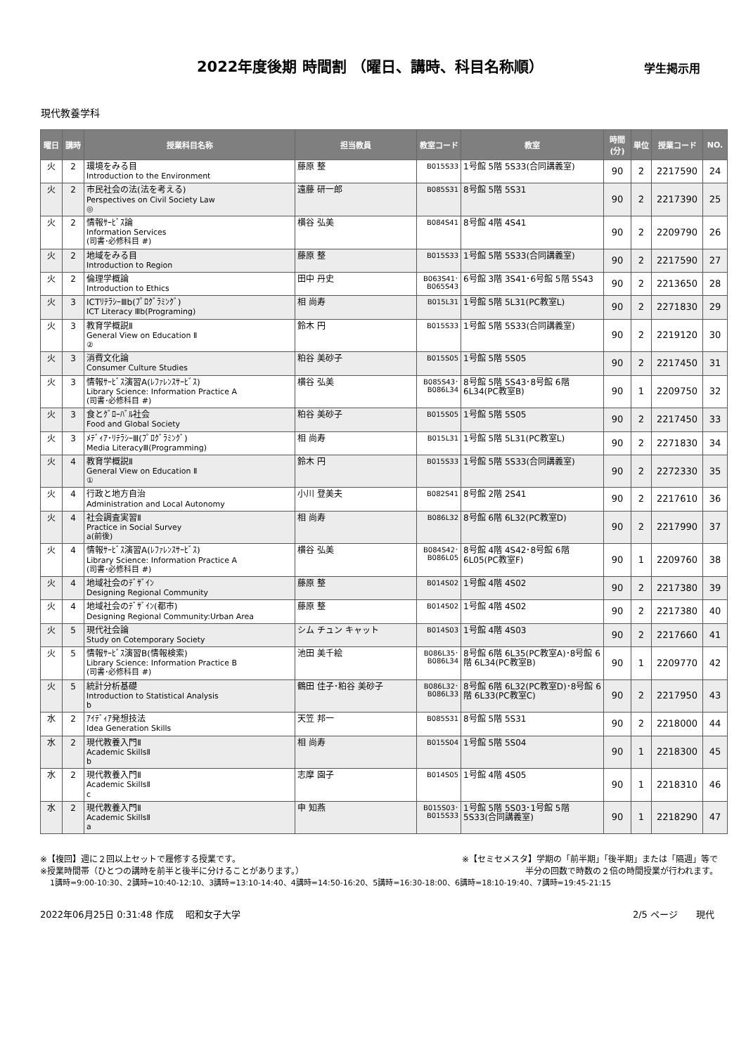2022年度後期 時間割 （曜日、講時、科目名称順）
学生掲示用
現代教養学科
| 曜日 | 講時 | 授業科目名称 | 担当教員 | 教室コード | 教室 | 時間 (分) | 単位 | 授業コード | NO. |
| --- | --- | --- | --- | --- | --- | --- | --- | --- | --- |
| 火 | 2 | 環境をみる目 Introduction to the Environment | 藤原 整 | B015S33 | 1号館 5階 5S33(合同講義室) | 90 | 2 | 2217590 | 24 |
| 火 | 2 | 市民社会の法(法を考える) Perspectives on Civil Society Law ◎ | 遠藤 研一郎 | B085S31 | 8号館 5階 5S31 | 90 | 2 | 2217390 | 25 |
| 火 | 2 | 情報ｻｰﾋﾞｽ論 Information Services (司書･必修科目 #) | 横谷 弘美 | B084S41 | 8号館 4階 4S41 | 90 | 2 | 2209790 | 26 |
| 火 | 2 | 地域をみる目 Introduction to Region | 藤原 整 | B015S33 | 1号館 5階 5S33(合同講義室) | 90 | 2 | 2217590 | 27 |
| 火 | 2 | 倫理学概論 Introduction to Ethics | 田中 丹史 | B063S41･ B065S43 | 6号館 3階 3S41･6号館 5階 5S43 | 90 | 2 | 2213650 | 28 |
| 火 | 3 | ICTﾘﾃﾗｼｰⅢb(ﾌﾟﾛｸﾞﾗﾐﾝｸﾞ) ICT Literacy Ⅲb(Programing) | 相 尚寿 | B015L31 | 1号館 5階 5L31(PC教室L) | 90 | 2 | 2271830 | 29 |
| 火 | 3 | 教育学概説Ⅱ General View on Education Ⅱ ② | 鈴木 円 | B015S33 | 1号館 5階 5S33(合同講義室) | 90 | 2 | 2219120 | 30 |
| 火 | 3 | 消費文化論 Consumer Culture Studies | 粕谷 美砂子 | B015S05 | 1号館 5階 5S05 | 90 | 2 | 2217450 | 31 |
| 火 | 3 | 情報ｻｰﾋﾞｽ演習A(ﾚﾌｧﾚﾝｽｻｰﾋﾞｽ) Library Science: Information Practice A (司書･必修科目 #) | 横谷 弘美 | B085S43･ B086L34 | 8号館 5階 5S43･8号館 6階 6L34(PC教室B) | 90 | 1 | 2209750 | 32 |
| 火 | 3 | 食とｸﾞﾛｰﾊﾞﾙ社会 Food and Global Society | 粕谷 美砂子 | B015S05 | 1号館 5階 5S05 | 90 | 2 | 2217450 | 33 |
| 火 | 3 | ﾒﾃﾞｨｱ･ﾘﾃﾗｼｰⅢ(ﾌﾟﾛｸﾞﾗﾐﾝｸﾞ) Media LiteracyⅢ(Programming) | 相 尚寿 | B015L31 | 1号館 5階 5L31(PC教室L) | 90 | 2 | 2271830 | 34 |
| 火 | 4 | 教育学概説Ⅱ General View on Education Ⅱ ① | 鈴木 円 | B015S33 | 1号館 5階 5S33(合同講義室) | 90 | 2 | 2272330 | 35 |
| 火 | 4 | 行政と地方自治 Administration and Local Autonomy | 小川 登美夫 | B082S41 | 8号館 2階 2S41 | 90 | 2 | 2217610 | 36 |
| 火 | 4 | 社会調査実習Ⅱ Practice in Social Survey a(前後) | 相 尚寿 | B086L32 | 8号館 6階 6L32(PC教室D) | 90 | 2 | 2217990 | 37 |
| 火 | 4 | 情報ｻｰﾋﾞｽ演習A(ﾚﾌｧﾚﾝｽｻｰﾋﾞｽ) Library Science: Information Practice A (司書･必修科目 #) | 横谷 弘美 | B084S42･ B086L05 | 8号館 4階 4S42･8号館 6階 6L05(PC教室F) | 90 | 1 | 2209760 | 38 |
| 火 | 4 | 地域社会のﾃﾞｻﾞｲﾝ Designing Regional Community | 藤原 整 | B014S02 | 1号館 4階 4S02 | 90 | 2 | 2217380 | 39 |
| 火 | 4 | 地域社会のﾃﾞｻﾞｲﾝ(都市) Designing Regional Community:Urban Area | 藤原 整 | B014S02 | 1号館 4階 4S02 | 90 | 2 | 2217380 | 40 |
| 火 | 5 | 現代社会論 Study on Cotemporary Society | シム チュン キャット | B014S03 | 1号館 4階 4S03 | 90 | 2 | 2217660 | 41 |
| 火 | 5 | 情報ｻｰﾋﾞｽ演習B(情報検索) Library Science: Information Practice B (司書･必修科目 #) | 池田 美千絵 | B086L35･ B086L34 | 8号館 6階 6L35(PC教室A)･8号館 6階 6L34(PC教室B) | 90 | 1 | 2209770 | 42 |
| 火 | 5 | 統計分析基礎 Introduction to Statistical Analysis b | 鶴田 佳子･粕谷 美砂子 | B086L32･ B086L33 | 8号館 6階 6L32(PC教室D)･8号館 6階 6L33(PC教室C) | 90 | 2 | 2217950 | 43 |
| 水 | 2 | ｱｲﾃﾞｨｱ発想技法 Idea Generation Skills | 天笠 邦一 | B085S31 | 8号館 5階 5S31 | 90 | 2 | 2218000 | 44 |
| 水 | 2 | 現代教養入門Ⅱ Academic SkillsⅡ b | 相 尚寿 | B015S04 | 1号館 5階 5S04 | 90 | 1 | 2218300 | 45 |
| 水 | 2 | 現代教養入門Ⅱ Academic SkillsⅡ c | 志摩 園子 | B014S05 | 1号館 4階 4S05 | 90 | 1 | 2218310 | 46 |
| 水 | 2 | 現代教養入門Ⅱ Academic SkillsⅡ a | 申 知燕 | B015S03･ B015S33 | 1号館 5階 5S03･1号館 5階 5S33(合同講義室) | 90 | 1 | 2218290 | 47 |
※【複回】週に２回以上セットで履修する授業です。 ※【セミセメスタ】学期の「前半期」「後半期」または「隔週」等で
※授業時間帯（ひとつの講時を前半と後半に分けることがあります。） 半分の回数で時数の２倍の時間授業が行われます。
1講時=9:00-10:30、2講時=10:40-12:10、3講時=13:10-14:40、4講時=14:50-16:20、5講時=16:30-18:00、6講時=18:10-19:40、7講時=19:45-21:15
2022年06月25日 0:31:48 作成　 昭和女子大学 2/5 ページ　　現代